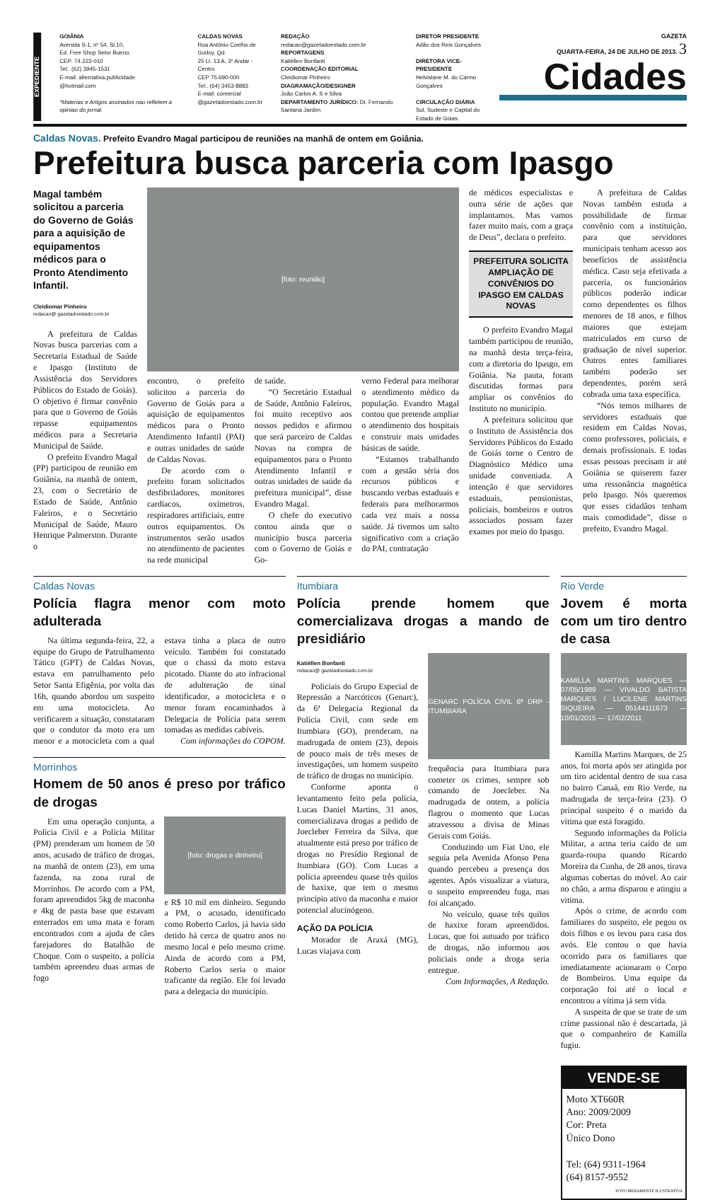EXPEDIENTE
GOIÂNIA
Avenida S-1, nº 54, Sl.10,
Ed. Free Shop Setor Bueno.
CEP: 74.223-010
Tel:. (62) 3945-1531
E-mail: alternativa.publicidade
@hotmail.com
*Materias e Artigos assinados nao refletem a opiniao do jornal.
CALDAS NOVAS
Rua Antônio Coelho de Godoy, Qd.
25 Lt. 13 A, 3º Andar - Centro
CEP 75.690-000
Tel:. (64) 3453-8883
E-mail: comercial
@gazetadoestado.com.br
REDAÇÃO
redacao@gazetadoestado.com.br
REPORTAGENS
Katiéllen Bonfanti
COORDENAÇÃO EDITORIAL
Cleidiomar Pinheiro
DIAGRAMAÇÃO/DESIGNER
João Carlos A. S e Silva
DEPARTAMENTO JURÍDICO: Dr. Fernando Santana Jardim
DIRETOR PRESIDENTE
Adão dos Reis Gonçalves
DIRETORA VICE-PRESIDENTE
Helvislane M. do Carmo Gonçalves
CIRCULAÇÃO DIÁRIA
Sul, Sudeste e Capital do
Estado de Goias.
GAZETA
QUARTA-FEIRA, 24 DE JULHO DE 2013. 3
Cidades
Caldas Novas. Prefeito Evandro Magal participou de reuniões na manhã de ontem em Goiânia.
Prefeitura busca parceria com Ipasgo
Magal também solicitou a parceria do Governo de Goiás para a aquisição de equipamentos médicos para o Pronto Atendimento Infantil.
Cleidiomar Pinheiro
redacao@ gazetadoestado.com.br
A prefeitura de Caldas Novas busca parcerias com a Secretaria Estadual de Saúde e Ipasgo (Instituto de Assistência dos Servidores Públicos do Estado de Goiás). O objetivo é firmar convênio para que o Governo de Goiás repasse equipamentos médicos para a Secretaria Municipal de Saúde.
O prefeito Evandro Magal (PP) participou de reunião em Goiânia, na manhã de ontem, 23, com o Secretário de Estado de Saúde, Antônio Faleiros, e o Secretário Municipal de Saúde, Mauro Henrique Palmerston. Durante o
[foto: reunião]
encontro, o prefeito solicitou a parceria do Governo de Goiás para a aquisição de equipamentos médicos para o Pronto Atendimento Infantil (PAI) e outras unidades de saúde de Caldas Novas.
De acordo com o prefeito foram solicitados desfibriladores, monitores cardíacos, oxímetros, respiradores artificiais, entre outros equipamentos. Os instrumentos serão usados no atendimento de pacientes na rede municipal
de saúde.
“O Secretário Estadual de Saúde, Antônio Faleiros, foi muito receptivo aos nossos pedidos e afirmou que será parceiro de Caldas Novas na compra de equipamentos para o Pronto Atendimento Infantil e outras unidades de saúde da prefeitura municipal”, disse Evandro Magal.
O chefe do executivo contou ainda que o município busca parceria com o Governo de Goiás e Go-
verno Federal para melhorar o atendimento médico da população. Evandro Magal contou que pretende ampliar o atendimento dos hospitais e construir mais unidades básicas de saúde.
“Estamos trabalhando com a gestão séria dos recursos públicos e buscando verbas estaduais e federais para melhorarmos cada vez mais a nossa saúde. Já tivemos um salto significativo com a criação do PAI, contratação
de médicos especialistas e outra série de ações que implantamos. Mas vamos fazer muito mais, com a graça de Deus”, declara o prefeito.
PREFEITURA SOLICITA AMPLIAÇÃO DE CONVÊNIOS DO IPASGO EM CALDAS NOVAS
O prefeito Evandro Magal também participou de reunião, na manhã desta terça-feira, com a diretoria do Ipasgo, em Goiânia. Na pauta, foram discutidas formas para ampliar os convênios do Instituto no município.
A prefeitura solicitou que o Instituto de Assistência dos Servidores Públicos do Estado de Goiás torne o Centro de Diagnóstico Médico uma unidade conveniada. A intenção é que servidores estaduais, pensionistas, policiais, bombeiros e outros associados possam fazer exames por meio do Ipasgo.
A prefeitura de Caldas Novas também estuda a possibilidade de firmar convênio com a instituição, para que servidores municipais tenham acesso aos benefícios de assistência médica. Caso seja efetivada a parceria, os funcionários públicos poderão indicar como dependentes os filhos menores de 18 anos, e filhos maiores que estejam matriculados em curso de graduação de nível superior. Outros entes familiares também poderão ser dependentes, porém será cobrada uma taxa específica.
“Nós temos milhares de servidores estaduais que residem em Caldas Novas, como professores, policiais, e demais profissionais. E todas essas pessoas precisam ir até Goiânia se quiserem fazer uma ressonância magnética pelo Ipasgo. Nós queremos que esses cidadãos tenham mais comodidade”, disse o prefeito, Evandro Magal.
Caldas Novas
Polícia flagra menor com moto adulterada
Na última segunda-feira, 22, a equipe do Grupo de Patrulhamento Tático (GPT) de Caldas Novas, estava em patrulhamento pelo Setor Santa Efigênia, por volta das 16h, quando abordou um suspeito em uma motocicleta. Ao verificarem a situação, constataram que o condutor da moto era um menor e a motocicleta com a qual estava tinha a placa de outro veículo. Também foi constatado que o chassi da moto estava picotado. Diante do ato infracional de adulteração de sinal identificador, a motocicleta e o menor foram encaminhados à Delegacia de Polícia para serem tomadas as medidas cabíveis.
Com informações do COPOM.
Morrinhos
Homem de 50 anos é preso por tráfico de drogas
Em uma operação conjunta, a Polícia Civil e a Polícia Militar (PM) prenderam um homem de 50 anos, acusado de tráfico de drogas, na manhã de ontem (23), em uma fazenda, na zona rural de Morrinhos. De acordo com a PM, foram apreendidos 5kg de maconha e 4kg de pasta base que estavam enterrados em uma mata e foram encontrados com a ajuda de cães farejadores do Batalhão de Choque. Com o suspeito, a polícia também apreendeu duas armas de fogo
[foto: drogas e dinheiro]
e R$ 10 mil em dinheiro. Segundo a PM, o acusado, identificado como Roberto Carlos, já havia sido detido há cerca de quatro anos no mesmo local e pelo mesmo crime. Ainda de acordo com a PM, Roberto Carlos seria o maior traficante da região. Ele foi levado para a delegacia do município.
Itumbiara
Polícia prende homem que comercializava drogas a mando de presidiário
Katiéllen Bonfanti
redacao@ gazetadoestado.com.br
Policiais do Grupo Especial de Repressão a Narcóticos (Genarc), da 6ª Delegacia Regional da Polícia Civil, com sede em Itumbiara (GO), prenderam, na madrugada de ontem (23), depois de pouco mais de três meses de investigações, um homem suspeito de tráfico de drogas no município.
Conforme aponta o levantamento feito pela polícia, Lucas Daniel Martins, 31 anos, comercializava drogas a pedido de Joecleber Ferreira da Silva, que atualmente está preso por tráfico de drogas no Presídio Regional de Itumbiara (GO). Com Lucas a polícia apreendeu quase três quilos de haxixe, que tem o mesmo princípio ativo da maconha e maior potencial alucinógeno.
AÇÃO DA POLÍCIA
Morador de Araxá (MG), Lucas viajava com
GENARC POLÍCIA CIVIL 6ª DRP - ITUMBIARA
frequência para Itumbiara para cometer os crimes, sempre sob comando de Joecleber. Na madrugada de ontem, a polícia flagrou o momento que Lucas atravessou a divisa de Minas Gerais com Goiás.
Conduzindo um Fiat Uno, ele seguia pela Avenida Afonso Pena quando percebeu a presença dos agentes. Após visualizar a viatura, o suspeito empreendeu fuga, mas foi alcançado.
No veículo, quase três quilos de haxixe foram apreendidos. Lucas, que foi autuado por tráfico de drogas, não informou aos policiais onde a droga seria entregue.
Com Informações, A Redação.
Rio Verde
Jovem é morta com um tiro dentro de casa
KAMILLA MARTINS MARQUES — 07/05/1989 — VIVALDO BATISTA MARQUES / LUCILENE MARTINS SIQUEIRA — 05144111673 — 10/01/2015 — 17/02/2011
Kamilla Martins Marques, de 25 anos, foi morta após ser atingida por um tiro acidental dentro de sua casa no bairro Canaã, em Rio Verde, na madrugada de terça-feira (23). O principal suspeito é o marido da vítima que está foragido.
Segundo informações da Polícia Militar, a arma teria caído de um guarda-roupa quando Ricardo Moreira da Cunha, de 28 anos, tirava algumas cobertas do móvel. Ao cair no chão, a arma disparou e atingiu a vitima.
Após o crime, de acordo com familiares do suspeito, ele pegou os dois filhos e os levou para casa dos avós. Ele contou o que havia ocorrido para os familiares que imediatamente acionaram o Corpo de Bombeiros. Uma equipe da corporação foi até o local e encontrou a vítima já sem vida.
A suspeita de que se trate de um crime passional não é descartada, já que o companheiro de Kamilla fugiu.
VENDE-SE
Moto XT660R
Ano: 2009/2009
Cor: Preta
Único Dono
Tel: (64) 9311-1964
(64) 8157-9552
FOTO MERAMENTE ILUSTRATIVA